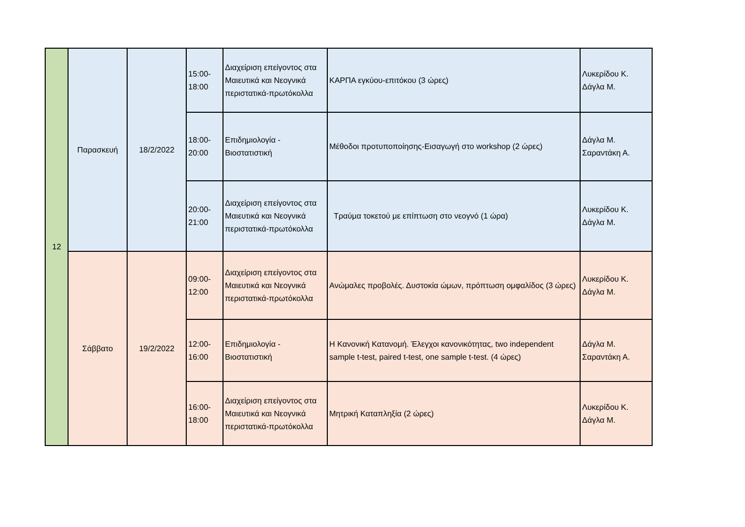| 12 | Παρασκευή | 18/2/2022 | 15:00- 18:00 | Διαχείριση επείγοντος στα Μαιευτικά και Νεογνικά περιστατικά-πρωτόκολλα | ΚΑΡΠΑ εγκύου-επιτόκου (3 ώρες) | Λυκερίδου Κ. Δάγλα Μ. |
| | | | 18:00- 20:00 | Επιδημιολογία - Βιοστατιστική | Μέθοδοι προτυποποίησης-Εισαγωγή στο workshop (2 ώρες) | Δάγλα Μ. Σαραντάκη Α. |
| | | | 20:00- 21:00 | Διαχείριση επείγοντος στα Μαιευτικά και Νεογνικά περιστατικά-πρωτόκολλα | Τραύμα τοκετού με επίπτωση στο νεογνό (1 ώρα) | Λυκερίδου Κ. Δάγλα Μ. |
| | Σάββατο | 19/2/2022 | 09:00- 12:00 | Διαχείριση επείγοντος στα Μαιευτικά και Νεογνικά περιστατικά-πρωτόκολλα | Ανώμαλες προβολές. Δυστοκία ώμων, πρόπτωση ομφαλίδος (3 ώρες) | Λυκερίδου Κ. Δάγλα Μ. |
| | | | 12:00- 16:00 | Επιδημιολογία - Βιοστατιστική | Η Κανονική Κατανομή. Έλεγχοι κανονικότητας, two independent sample t-test, paired t-test, one sample t-test. (4 ώρες) | Δάγλα Μ. Σαραντάκη Α. |
| | | | 16:00- 18:00 | Διαχείριση επείγοντος στα Μαιευτικά και Νεογνικά περιστατικά-πρωτόκολλα | Μητρική Καταπληξία (2 ώρες) | Λυκερίδου Κ. Δάγλα Μ. |